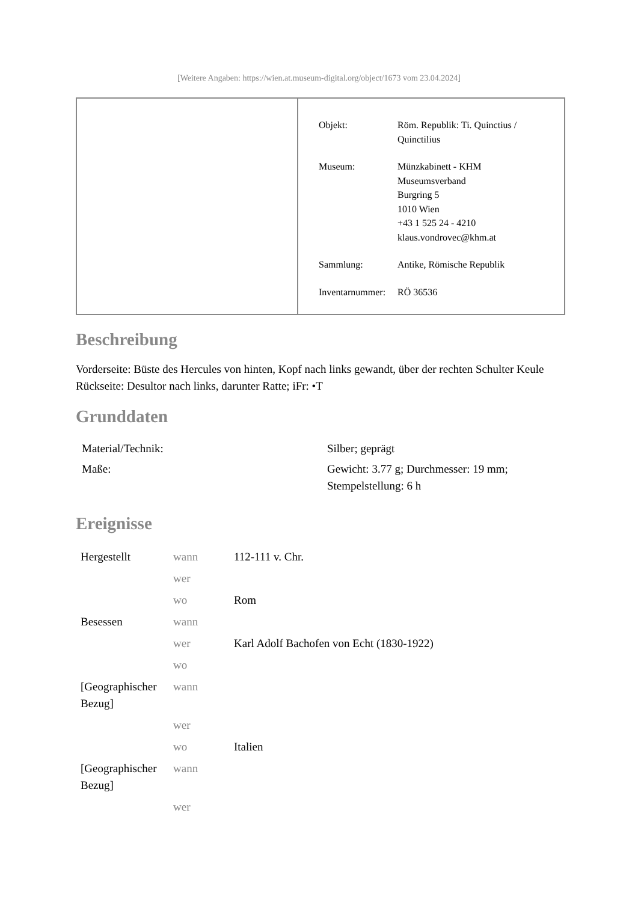[Weitere Angaben: https://wien.at.museum-digital.org/object/1673 vom 23.04.2024]
| Objekt: | Röm. Republik: Ti. Quinctius / Quinctilius |
| Museum: | Münzkabinett - KHM Museumsverband Burgring 5 1010 Wien +43 1 525 24 - 4210 klaus.vondrovec@khm.at |
| Sammlung: | Antike, Römische Republik |
| Inventarnummer: | RÖ 36536 |
Beschreibung
Vorderseite: Büste des Hercules von hinten, Kopf nach links gewandt, über der rechten Schulter Keule
Rückseite: Desultor nach links, darunter Ratte; iFr: •T
Grunddaten
| Material/Technik: | Silber; geprägt |
| Maße: | Gewicht: 3.77 g; Durchmesser: 19 mm; Stempelstellung: 6 h |
Ereignisse
| Hergestellt | wann | 112-111 v. Chr. |
| | wer | |
| | wo | Rom |
| Besessen | wann | |
| | wer | Karl Adolf Bachofen von Echt (1830-1922) |
| | wo | |
| [Geographischer Bezug] | wann | |
| | wer | |
| | wo | Italien |
| [Geographischer Bezug] | wann | |
| | wer | |